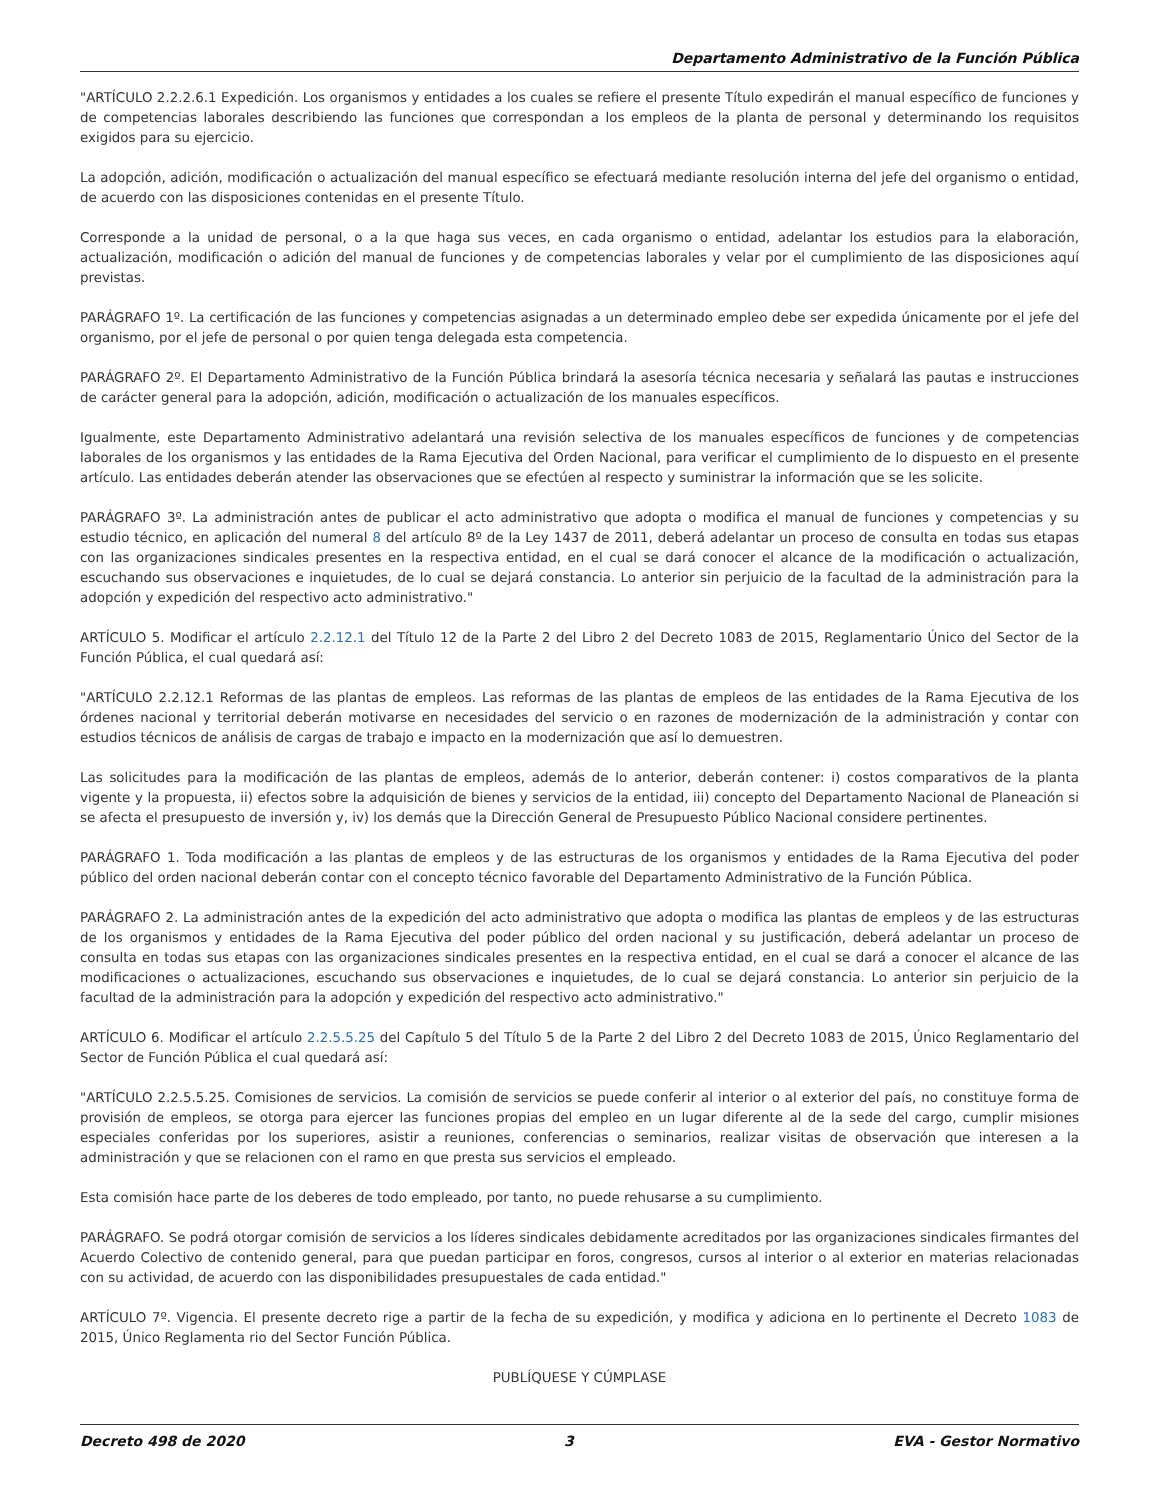Departamento Administrativo de la Función Pública
"ARTÍCULO 2.2.2.6.1 Expedición. Los organismos y entidades a los cuales se refiere el presente Título expedirán el manual específico de funciones y de competencias laborales describiendo las funciones que correspondan a los empleos de la planta de personal y determinando los requisitos exigidos para su ejercicio.
La adopción, adición, modificación o actualización del manual específico se efectuará mediante resolución interna del jefe del organismo o entidad, de acuerdo con las disposiciones contenidas en el presente Título.
Corresponde a la unidad de personal, o a la que haga sus veces, en cada organismo o entidad, adelantar los estudios para la elaboración, actualización, modificación o adición del manual de funciones y de competencias laborales y velar por el cumplimiento de las disposiciones aquí previstas.
PARÁGRAFO 1º. La certificación de las funciones y competencias asignadas a un determinado empleo debe ser expedida únicamente por el jefe del organismo, por el jefe de personal o por quien tenga delegada esta competencia.
PARÁGRAFO 2º. El Departamento Administrativo de la Función Pública brindará la asesoría técnica necesaria y señalará las pautas e instrucciones de carácter general para la adopción, adición, modificación o actualización de los manuales específicos.
Igualmente, este Departamento Administrativo adelantará una revisión selectiva de los manuales específicos de funciones y de competencias laborales de los organismos y las entidades de la Rama Ejecutiva del Orden Nacional, para verificar el cumplimiento de lo dispuesto en el presente artículo. Las entidades deberán atender las observaciones que se efectúen al respecto y suministrar la información que se les solicite.
PARÁGRAFO 3º. La administración antes de publicar el acto administrativo que adopta o modifica el manual de funciones y competencias y su estudio técnico, en aplicación del numeral 8 del artículo 8º de la Ley 1437 de 2011, deberá adelantar un proceso de consulta en todas sus etapas con las organizaciones sindicales presentes en la respectiva entidad, en el cual se dará conocer el alcance de la modificación o actualización, escuchando sus observaciones e inquietudes, de lo cual se dejará constancia. Lo anterior sin perjuicio de la facultad de la administración para la adopción y expedición del respectivo acto administrativo."
ARTÍCULO 5. Modificar el artículo 2.2.12.1 del Título 12 de la Parte 2 del Libro 2 del Decreto 1083 de 2015, Reglamentario Único del Sector de la Función Pública, el cual quedará así:
"ARTÍCULO 2.2.12.1 Reformas de las plantas de empleos. Las reformas de las plantas de empleos de las entidades de la Rama Ejecutiva de los órdenes nacional y territorial deberán motivarse en necesidades del servicio o en razones de modernización de la administración y contar con estudios técnicos de análisis de cargas de trabajo e impacto en la modernización que así lo demuestren.
Las solicitudes para la modificación de las plantas de empleos, además de lo anterior, deberán contener: i) costos comparativos de la planta vigente y la propuesta, ii) efectos sobre la adquisición de bienes y servicios de la entidad, iii) concepto del Departamento Nacional de Planeación si se afecta el presupuesto de inversión y, iv) los demás que la Dirección General de Presupuesto Público Nacional considere pertinentes.
PARÁGRAFO 1. Toda modificación a las plantas de empleos y de las estructuras de los organismos y entidades de la Rama Ejecutiva del poder público del orden nacional deberán contar con el concepto técnico favorable del Departamento Administrativo de la Función Pública.
PARÁGRAFO 2. La administración antes de la expedición del acto administrativo que adopta o modifica las plantas de empleos y de las estructuras de los organismos y entidades de la Rama Ejecutiva del poder público del orden nacional y su justificación, deberá adelantar un proceso de consulta en todas sus etapas con las organizaciones sindicales presentes en la respectiva entidad, en el cual se dará a conocer el alcance de las modificaciones o actualizaciones, escuchando sus observaciones e inquietudes, de lo cual se dejará constancia. Lo anterior sin perjuicio de la facultad de la administración para la adopción y expedición del respectivo acto administrativo."
ARTÍCULO 6. Modificar el artículo 2.2.5.5.25 del Capítulo 5 del Título 5 de la Parte 2 del Libro 2 del Decreto 1083 de 2015, Único Reglamentario del Sector de Función Pública el cual quedará así:
"ARTÍCULO 2.2.5.5.25. Comisiones de servicios. La comisión de servicios se puede conferir al interior o al exterior del país, no constituye forma de provisión de empleos, se otorga para ejercer las funciones propias del empleo en un lugar diferente al de la sede del cargo, cumplir misiones especiales conferidas por los superiores, asistir a reuniones, conferencias o seminarios, realizar visitas de observación que interesen a la administración y que se relacionen con el ramo en que presta sus servicios el empleado.
Esta comisión hace parte de los deberes de todo empleado, por tanto, no puede rehusarse a su cumplimiento.
PARÁGRAFO. Se podrá otorgar comisión de servicios a los líderes sindicales debidamente acreditados por las organizaciones sindicales firmantes del Acuerdo Colectivo de contenido general, para que puedan participar en foros, congresos, cursos al interior o al exterior en materias relacionadas con su actividad, de acuerdo con las disponibilidades presupuestales de cada entidad."
ARTÍCULO 7º. Vigencia. El presente decreto rige a partir de la fecha de su expedición, y modifica y adiciona en lo pertinente el Decreto 1083 de 2015, Único Reglamenta rio del Sector Función Pública.
PUBLÍQUESE Y CÚMPLASE
Decreto 498 de 2020 3 EVA - Gestor Normativo